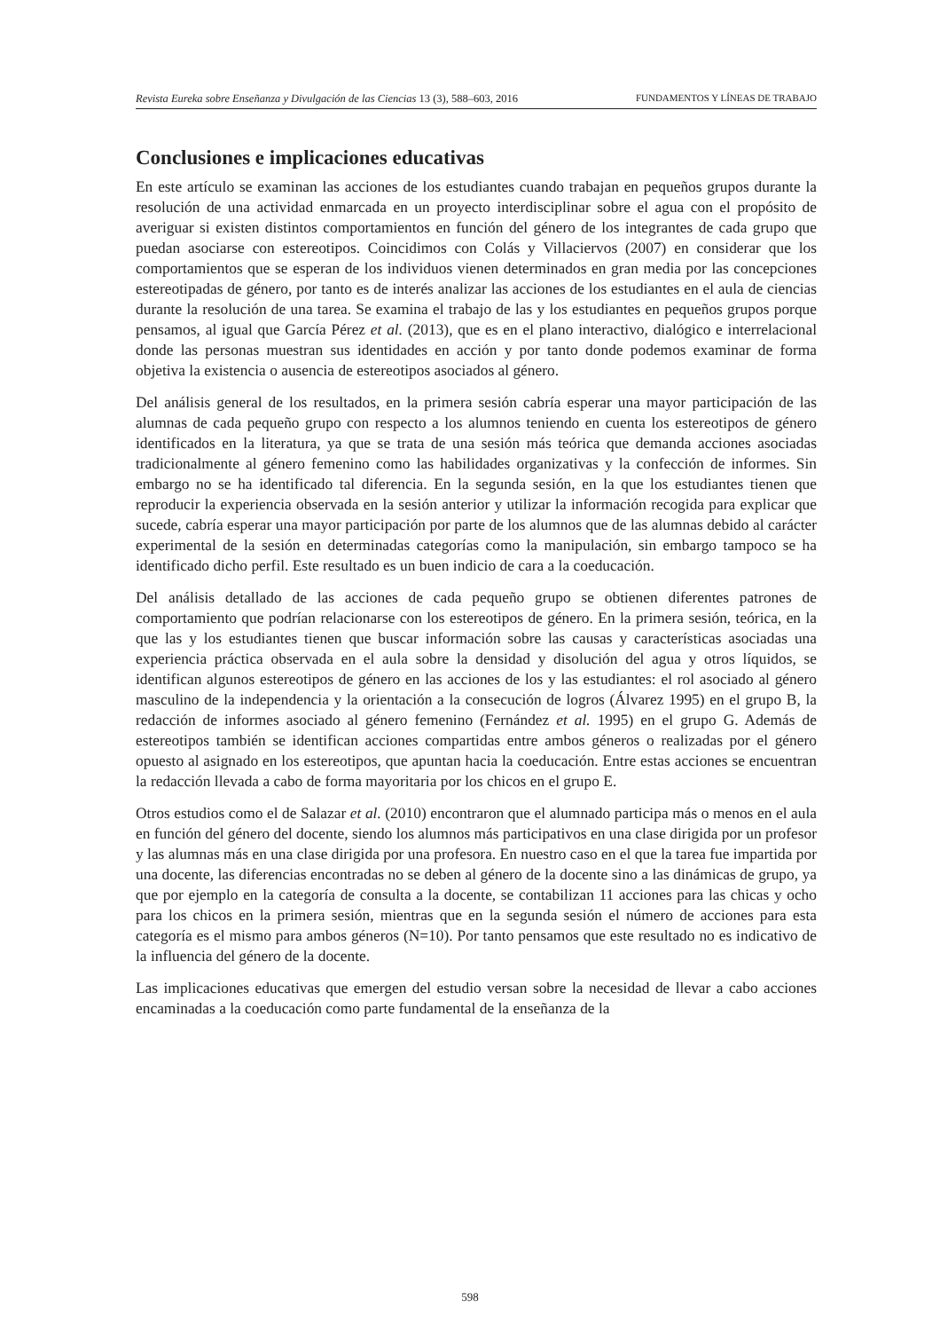Revista Eureka sobre Enseñanza y Divulgación de las Ciencias 13 (3), 588–603, 2016 FUNDAMENTOS Y LÍNEAS DE TRABAJO
Conclusiones e implicaciones educativas
En este artículo se examinan las acciones de los estudiantes cuando trabajan en pequeños grupos durante la resolución de una actividad enmarcada en un proyecto interdisciplinar sobre el agua con el propósito de averiguar si existen distintos comportamientos en función del género de los integrantes de cada grupo que puedan asociarse con estereotipos. Coincidimos con Colás y Villaciervos (2007) en considerar que los comportamientos que se esperan de los individuos vienen determinados en gran media por las concepciones estereotipadas de género, por tanto es de interés analizar las acciones de los estudiantes en el aula de ciencias durante la resolución de una tarea. Se examina el trabajo de las y los estudiantes en pequeños grupos porque pensamos, al igual que García Pérez et al. (2013), que es en el plano interactivo, dialógico e interrelacional donde las personas muestran sus identidades en acción y por tanto donde podemos examinar de forma objetiva la existencia o ausencia de estereotipos asociados al género.
Del análisis general de los resultados, en la primera sesión cabría esperar una mayor participación de las alumnas de cada pequeño grupo con respecto a los alumnos teniendo en cuenta los estereotipos de género identificados en la literatura, ya que se trata de una sesión más teórica que demanda acciones asociadas tradicionalmente al género femenino como las habilidades organizativas y la confección de informes. Sin embargo no se ha identificado tal diferencia. En la segunda sesión, en la que los estudiantes tienen que reproducir la experiencia observada en la sesión anterior y utilizar la información recogida para explicar que sucede, cabría esperar una mayor participación por parte de los alumnos que de las alumnas debido al carácter experimental de la sesión en determinadas categorías como la manipulación, sin embargo tampoco se ha identificado dicho perfil. Este resultado es un buen indicio de cara a la coeducación.
Del análisis detallado de las acciones de cada pequeño grupo se obtienen diferentes patrones de comportamiento que podrían relacionarse con los estereotipos de género. En la primera sesión, teórica, en la que las y los estudiantes tienen que buscar información sobre las causas y características asociadas una experiencia práctica observada en el aula sobre la densidad y disolución del agua y otros líquidos, se identifican algunos estereotipos de género en las acciones de los y las estudiantes: el rol asociado al género masculino de la independencia y la orientación a la consecución de logros (Álvarez 1995) en el grupo B, la redacción de informes asociado al género femenino (Fernández et al. 1995) en el grupo G. Además de estereotipos también se identifican acciones compartidas entre ambos géneros o realizadas por el género opuesto al asignado en los estereotipos, que apuntan hacia la coeducación. Entre estas acciones se encuentran la redacción llevada a cabo de forma mayoritaria por los chicos en el grupo E.
Otros estudios como el de Salazar et al. (2010) encontraron que el alumnado participa más o menos en el aula en función del género del docente, siendo los alumnos más participativos en una clase dirigida por un profesor y las alumnas más en una clase dirigida por una profesora. En nuestro caso en el que la tarea fue impartida por una docente, las diferencias encontradas no se deben al género de la docente sino a las dinámicas de grupo, ya que por ejemplo en la categoría de consulta a la docente, se contabilizan 11 acciones para las chicas y ocho para los chicos en la primera sesión, mientras que en la segunda sesión el número de acciones para esta categoría es el mismo para ambos géneros (N=10). Por tanto pensamos que este resultado no es indicativo de la influencia del género de la docente.
Las implicaciones educativas que emergen del estudio versan sobre la necesidad de llevar a cabo acciones encaminadas a la coeducación como parte fundamental de la enseñanza de la
598